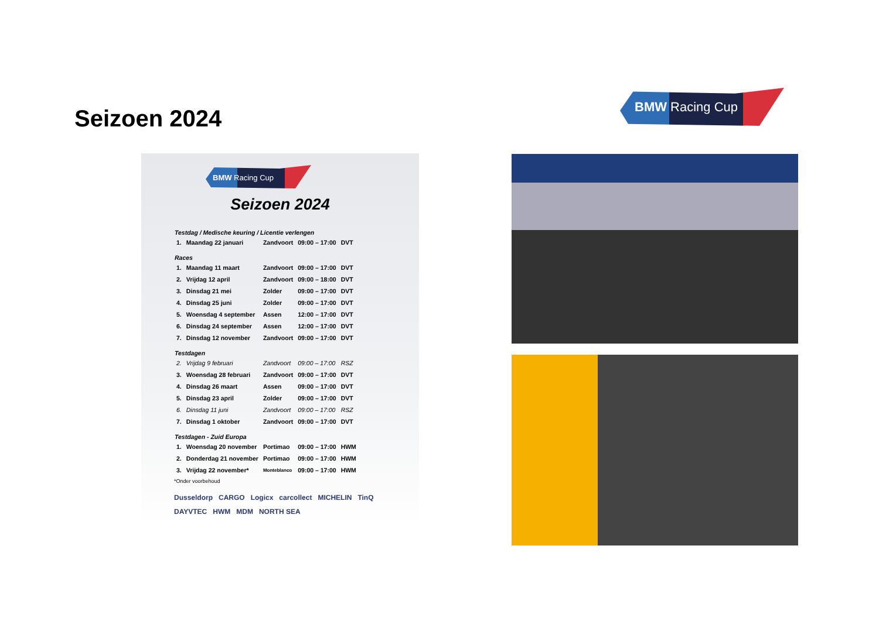Seizoen 2024
BMW Racing Cup
BMW Racing Cup
Seizoen 2024
| Testdag / Medische keuring / Licentie verlengen | | | | |
| --- | --- | --- | --- | --- |
| 1. | Maandag 22 januari | Zandvoort | 09:00 – 17:00 | DVT |
| Races | | | | |
| 1. | Maandag 11 maart | Zandvoort | 09:00 – 17:00 | DVT |
| 2. | Vrijdag 12 april | Zandvoort | 09:00 – 18:00 | DVT |
| 3. | Dinsdag 21 mei | Zolder | 09:00 – 17:00 | DVT |
| 4. | Dinsdag 25 juni | Zolder | 09:00 – 17:00 | DVT |
| 5. | Woensdag 4 september | Assen | 12:00 – 17:00 | DVT |
| 6. | Dinsdag 24 september | Assen | 12:00 – 17:00 | DVT |
| 7. | Dinsdag 12 november | Zandvoort | 09:00 – 17:00 | DVT |
| Testdagen | | | | |
| 2. | Vrijdag 9 februari | Zandvoort | 09:00 – 17:00 | RSZ |
| 3. | Woensdag 28 februari | Zandvoort | 09:00 – 17:00 | DVT |
| 4. | Dinsdag 26 maart | Assen | 09:00 – 17:00 | DVT |
| 5. | Dinsdag 23 april | Zolder | 09:00 – 17:00 | DVT |
| 6. | Dinsdag 11 juni | Zandvoort | 09:00 – 17:00 | RSZ |
| 7. | Dinsdag 1 oktober | Zandvoort | 09:00 – 17:00 | DVT |
| Testdagen - Zuid Europa | | | | |
| 1. | Woensdag 20 november | Portimao | 09:00 – 17:00 | HWM |
| 2. | Donderdag 21 november | Portimao | 09:00 – 17:00 | HWM |
| 3. | Vrijdag 22 november* | Monteblanco | 09:00 – 17:00 | HWM |
*Onder voorbehoud
Dusseldorp CARGO Logicx carcollect MICHELIN TinQ DAYVTEC HWM MDM NORTH SEA